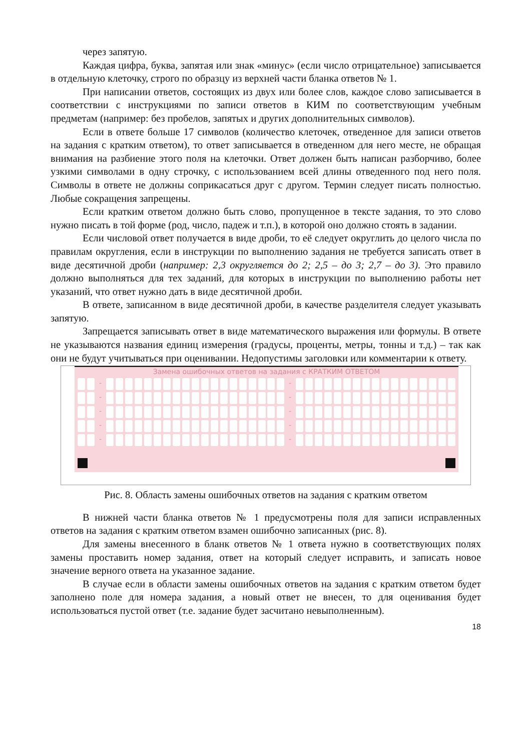через запятую.
Каждая цифра, буква, запятая или знак «минус» (если число отрицательное) записывается в отдельную клеточку, строго по образцу из верхней части бланка ответов № 1.
При написании ответов, состоящих из двух или более слов, каждое слово записывается в соответствии с инструкциями по записи ответов в КИМ по соответствующим учебным предметам (например: без пробелов, запятых и других дополнительных символов).
Если в ответе больше 17 символов (количество клеточек, отведенное для записи ответов на задания с кратким ответом), то ответ записывается в отведенном для него месте, не обращая внимания на разбиение этого поля на клеточки. Ответ должен быть написан разборчиво, более узкими символами в одну строчку, с использованием всей длины отведенного под него поля. Символы в ответе не должны соприкасаться друг с другом. Термин следует писать полностью. Любые сокращения запрещены.
Если кратким ответом должно быть слово, пропущенное в тексте задания, то это слово нужно писать в той форме (род, число, падеж и т.п.), в которой оно должно стоять в задании.
Если числовой ответ получается в виде дроби, то её следует округлить до целого числа по правилам округления, если в инструкции по выполнению задания не требуется записать ответ в виде десятичной дроби (например: 2,3 округляется до 2; 2,5 – до 3; 2,7 – до 3). Это правило должно выполняться для тех заданий, для которых в инструкции по выполнению работы нет указаний, что ответ нужно дать в виде десятичной дроби.
В ответе, записанном в виде десятичной дроби, в качестве разделителя следует указывать запятую.
Запрещается записывать ответ в виде математического выражения или формулы. В ответе не указываются названия единиц измерения (градусы, проценты, метры, тонны и т.д.) – так как они не будут учитываться при оценивании. Недопустимы заголовки или комментарии к ответу.
Замена ошибочных ответов на задания с КРАТКИМ ОТВЕТОМ
-
-
-
-
-
-
-
-
-
-
Рис. 8. Область замены ошибочных ответов на задания с кратким ответом
В нижней части бланка ответов № 1 предусмотрены поля для записи исправленных ответов на задания с кратким ответом взамен ошибочно записанных (рис. 8).
Для замены внесенного в бланк ответов № 1 ответа нужно в соответствующих полях замены проставить номер задания, ответ на который следует исправить, и записать новое значение верного ответа на указанное задание.
В случае если в области замены ошибочных ответов на задания с кратким ответом будет заполнено поле для номера задания, а новый ответ не внесен, то для оценивания будет использоваться пустой ответ (т.е. задание будет засчитано невыполненным).
18